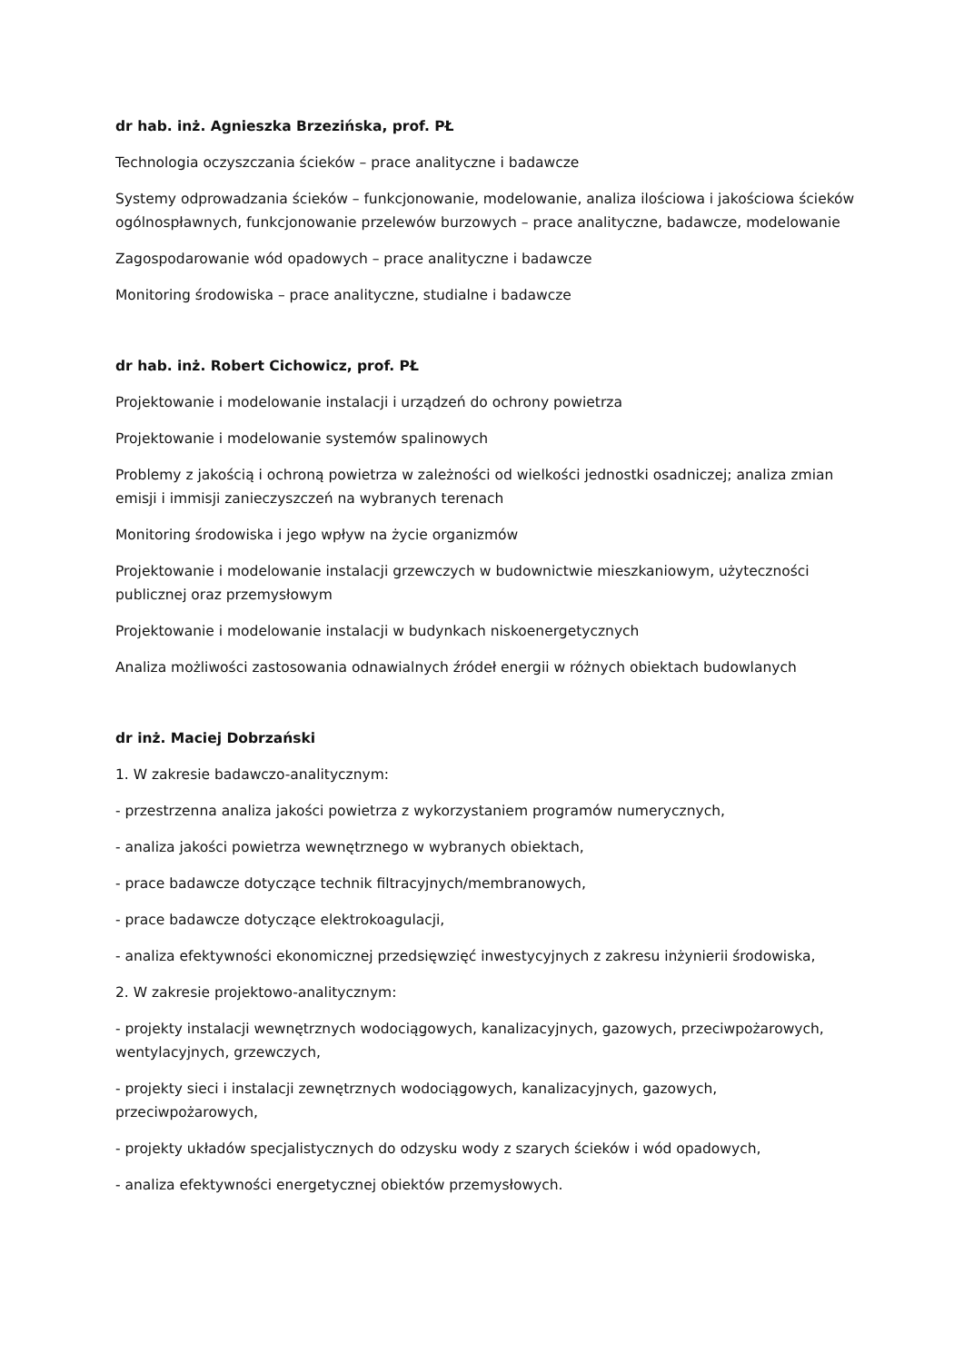dr hab. inż. Agnieszka Brzezińska, prof. PŁ
Technologia oczyszczania ścieków – prace analityczne i badawcze
Systemy odprowadzania ścieków – funkcjonowanie, modelowanie, analiza ilościowa i jakościowa ścieków ogólnospławnych, funkcjonowanie przelewów burzowych – prace analityczne, badawcze, modelowanie
Zagospodarowanie wód opadowych – prace analityczne i badawcze
Monitoring środowiska – prace analityczne, studialne i badawcze
dr hab. inż. Robert Cichowicz, prof. PŁ
Projektowanie i modelowanie instalacji i urządzeń do ochrony powietrza
Projektowanie i modelowanie systemów spalinowych
Problemy z jakością i ochroną powietrza w zależności od wielkości jednostki osadniczej; analiza zmian emisji i immisji zanieczyszczeń na wybranych terenach
Monitoring środowiska i jego wpływ na życie organizmów
Projektowanie i modelowanie instalacji grzewczych w budownictwie mieszkaniowym, użyteczności publicznej oraz przemysłowym
Projektowanie i modelowanie instalacji w budynkach niskoenergetycznych
Analiza możliwości zastosowania odnawialnych źródeł energii w różnych obiektach budowlanych
dr inż. Maciej Dobrzański
1. W zakresie badawczo-analitycznym:
- przestrzenna analiza jakości powietrza z wykorzystaniem programów numerycznych,
- analiza jakości powietrza wewnętrznego w wybranych obiektach,
- prace badawcze dotyczące technik filtracyjnych/membranowych,
- prace badawcze dotyczące elektrokoagulacji,
- analiza efektywności ekonomicznej przedsięwzięć inwestycyjnych z zakresu inżynierii środowiska,
2. W zakresie projektowo-analitycznym:
- projekty instalacji wewnętrznych wodociągowych, kanalizacyjnych, gazowych, przeciwpożarowych, wentylacyjnych, grzewczych,
- projekty sieci i instalacji zewnętrznych wodociągowych, kanalizacyjnych, gazowych, przeciwpożarowych,
- projekty układów specjalistycznych do odzysku wody z szarych ścieków i wód opadowych,
- analiza efektywności energetycznej obiektów przemysłowych.